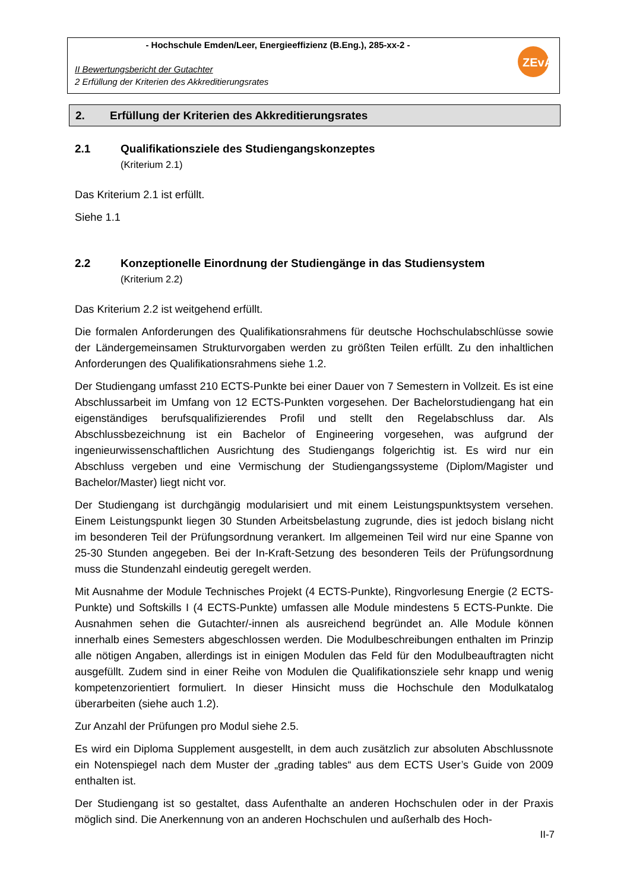- Hochschule Emden/Leer, Energieeffizienz (B.Eng.), 285-xx-2 -
II Bewertungsbericht der Gutachter
2 Erfüllung der Kriterien des Akkreditierungsrates
ZEvA
2. Erfüllung der Kriterien des Akkreditierungsrates
2.1 Qualifikationsziele des Studiengangskonzeptes
(Kriterium 2.1)
Das Kriterium 2.1 ist erfüllt.
Siehe 1.1
2.2 Konzeptionelle Einordnung der Studiengänge in das Studiensystem
(Kriterium 2.2)
Das Kriterium 2.2 ist weitgehend erfüllt.
Die formalen Anforderungen des Qualifikationsrahmens für deutsche Hochschulabschlüsse sowie der Ländergemeinsamen Strukturvorgaben werden zu größten Teilen erfüllt. Zu den inhaltlichen Anforderungen des Qualifikationsrahmens siehe 1.2.
Der Studiengang umfasst 210 ECTS-Punkte bei einer Dauer von 7 Semestern in Vollzeit. Es ist eine Abschlussarbeit im Umfang von 12 ECTS-Punkten vorgesehen. Der Bachelorstudiengang hat ein eigenständiges berufsqualifizierendes Profil und stellt den Regelabschluss dar. Als Abschlussbezeichnung ist ein Bachelor of Engineering vorgesehen, was aufgrund der ingenieurwissenschaftlichen Ausrichtung des Studiengangs folgerichtig ist. Es wird nur ein Abschluss vergeben und eine Vermischung der Studiengangssysteme (Diplom/Magister und Bachelor/Master) liegt nicht vor.
Der Studiengang ist durchgängig modularisiert und mit einem Leistungspunktsystem versehen. Einem Leistungspunkt liegen 30 Stunden Arbeitsbelastung zugrunde, dies ist jedoch bislang nicht im besonderen Teil der Prüfungsordnung verankert. Im allgemeinen Teil wird nur eine Spanne von 25-30 Stunden angegeben. Bei der In-Kraft-Setzung des besonderen Teils der Prüfungsordnung muss die Stundenzahl eindeutig geregelt werden.
Mit Ausnahme der Module Technisches Projekt (4 ECTS-Punkte), Ringvorlesung Energie (2 ECTS-Punkte) und Softskills I (4 ECTS-Punkte) umfassen alle Module mindestens 5 ECTS-Punkte. Die Ausnahmen sehen die Gutachter/-innen als ausreichend begründet an. Alle Module können innerhalb eines Semesters abgeschlossen werden. Die Modulbeschreibungen enthalten im Prinzip alle nötigen Angaben, allerdings ist in einigen Modulen das Feld für den Modulbeauftragten nicht ausgefüllt. Zudem sind in einer Reihe von Modulen die Qualifikationsziele sehr knapp und wenig kompetenzorientiert formuliert. In dieser Hinsicht muss die Hochschule den Modulkatalog überarbeiten (siehe auch 1.2).
Zur Anzahl der Prüfungen pro Modul siehe 2.5.
Es wird ein Diploma Supplement ausgestellt, in dem auch zusätzlich zur absoluten Abschlussnote ein Notenspiegel nach dem Muster der „grading tables“ aus dem ECTS User’s Guide von 2009 enthalten ist.
Der Studiengang ist so gestaltet, dass Aufenthalte an anderen Hochschulen oder in der Praxis möglich sind. Die Anerkennung von an anderen Hochschulen und außerhalb des Hoch-
II-7